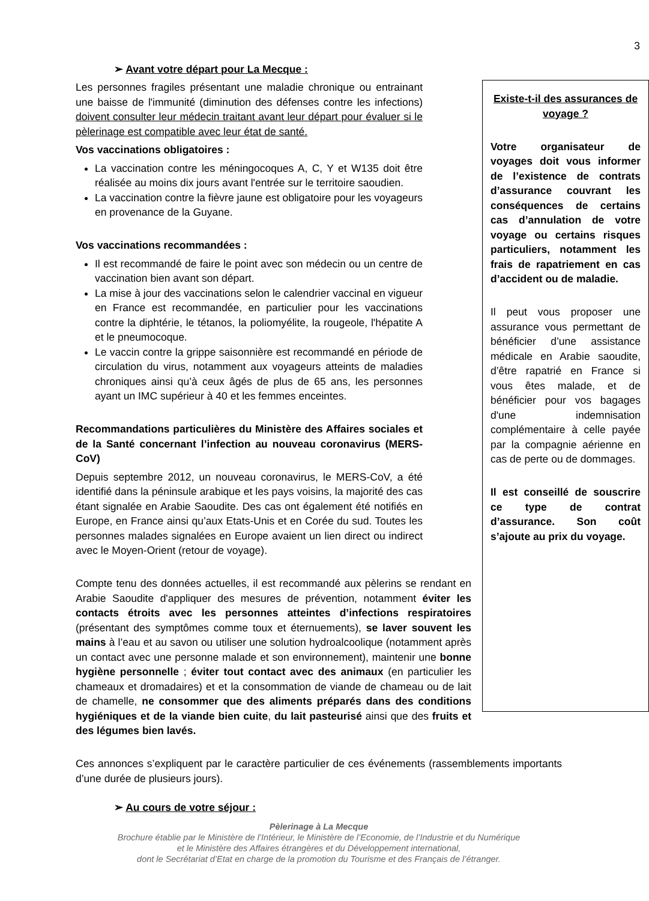3
➢ Avant votre départ pour La Mecque :
Existe-t-il des assurances de voyage ?
Votre organisateur de voyages doit vous informer de l’existence de contrats d’assurance couvrant les conséquences de certains cas d’annulation de votre voyage ou certains risques particuliers, notamment les frais de rapatriement en cas d’accident ou de maladie.
Il peut vous proposer une assurance vous permettant de bénéficier d’une assistance médicale en Arabie saoudite, d’être rapatrié en France si vous êtes malade, et de bénéficier pour vos bagages d'une indemnisation complémentaire à celle payée par la compagnie aérienne en cas de perte ou de dommages.
Il est conseillé de souscrire ce type de contrat d’assurance. Son coût s’ajoute au prix du voyage.
Les personnes fragiles présentant une maladie chronique ou entrainant une baisse de l'immunité (diminution des défenses contre les infections) doivent consulter leur médecin traitant avant leur départ pour évaluer si le pèlerinage est compatible avec leur état de santé.
Vos vaccinations obligatoires :
La vaccination contre les méningocoques A, C, Y et W135 doit être réalisée au moins dix jours avant l'entrée sur le territoire saoudien.
La vaccination contre la fièvre jaune est obligatoire pour les voyageurs en provenance de la Guyane.
Vos vaccinations recommandées :
Il est recommandé de faire le point avec son médecin ou un centre de vaccination bien avant son départ.
La mise à jour des vaccinations selon le calendrier vaccinal en vigueur en France est recommandée, en particulier pour les vaccinations contre la diphtérie, le tétanos, la poliomyélite, la rougeole, l'hépatite A et le pneumocoque.
Le vaccin contre la grippe saisonnière est recommandé en période de circulation du virus, notamment aux voyageurs atteints de maladies chroniques ainsi qu’à ceux âgés de plus de 65 ans, les personnes ayant un IMC supérieur à 40 et les femmes enceintes.
Recommandations particulières du Ministère des Affaires sociales et de la Santé concernant l’infection au nouveau coronavirus (MERS-CoV)
Depuis septembre 2012, un nouveau coronavirus, le MERS-CoV, a été identifié dans la péninsule arabique et les pays voisins, la majorité des cas étant signalée en Arabie Saoudite. Des cas ont également été notifiés en Europe, en France ainsi qu’aux Etats-Unis et en Corée du sud. Toutes les personnes malades signalées en Europe avaient un lien direct ou indirect avec le Moyen-Orient (retour de voyage).
Compte tenu des données actuelles, il est recommandé aux pèlerins se rendant en Arabie Saoudite d'appliquer des mesures de prévention, notamment éviter les contacts étroits avec les personnes atteintes d’infections respiratoires (présentant des symptômes comme toux et éternuements), se laver souvent les mains à l’eau et au savon ou utiliser une solution hydroalcoolique (notamment après un contact avec une personne malade et son environnement), maintenir une bonne hygiène personnelle ; éviter tout contact avec des animaux (en particulier les chameaux et dromadaires) et et la consommation de viande de chameau ou de lait de chamelle, ne consommer que des aliments préparés dans des conditions hygiéniques et de la viande bien cuite, du lait pasteurisé ainsi que des fruits et des légumes bien lavés.
Ces annonces s’expliquent par le caractère particulier de ces événements (rassemblements importants d’une durée de plusieurs jours).
➢ Au cours de votre séjour :
Pèlerinage à La Mecque
Brochure établie par le Ministère de l’Intérieur, le Ministère de l’Economie, de l’Industrie et du Numérique
et le Ministère des Affaires étrangères et du Développement international,
dont le Secrétariat d’Etat en charge de la promotion du Tourisme et des Français de l’étranger.